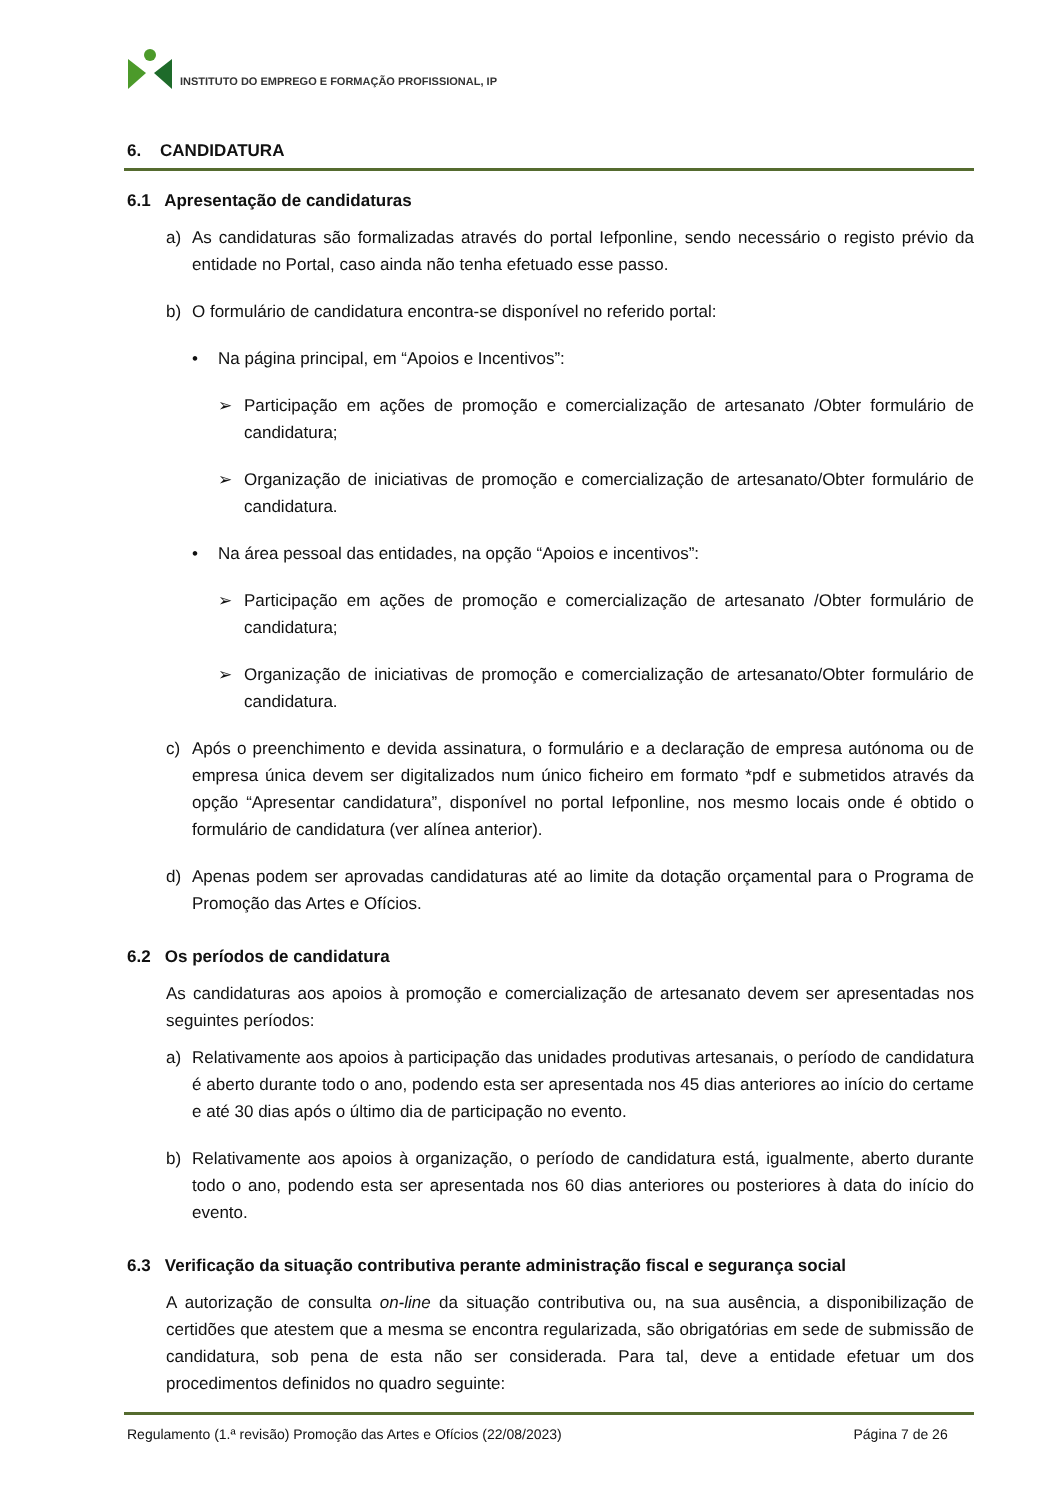INSTITUTO DO EMPREGO E FORMAÇÃO PROFISSIONAL, IP
6. CANDIDATURA
6.1 Apresentação de candidaturas
a) As candidaturas são formalizadas através do portal Iefponline, sendo necessário o registo prévio da entidade no Portal, caso ainda não tenha efetuado esse passo.
b) O formulário de candidatura encontra-se disponível no referido portal:
• Na página principal, em “Apoios e Incentivos”:
➢ Participação em ações de promoção e comercialização de artesanato /Obter formulário de candidatura;
➢ Organização de iniciativas de promoção e comercialização de artesanato/Obter formulário de candidatura.
• Na área pessoal das entidades, na opção “Apoios e incentivos”:
➢ Participação em ações de promoção e comercialização de artesanato /Obter formulário de candidatura;
➢ Organização de iniciativas de promoção e comercialização de artesanato/Obter formulário de candidatura.
c) Após o preenchimento e devida assinatura, o formulário e a declaração de empresa autónoma ou de empresa única devem ser digitalizados num único ficheiro em formato *pdf e submetidos através da opção “Apresentar candidatura”, disponível no portal Iefponline, nos mesmo locais onde é obtido o formulário de candidatura (ver alínea anterior).
d) Apenas podem ser aprovadas candidaturas até ao limite da dotação orçamental para o Programa de Promoção das Artes e Ofícios.
6.2 Os períodos de candidatura
As candidaturas aos apoios à promoção e comercialização de artesanato devem ser apresentadas nos seguintes períodos:
a) Relativamente aos apoios à participação das unidades produtivas artesanais, o período de candidatura é aberto durante todo o ano, podendo esta ser apresentada nos 45 dias anteriores ao início do certame e até 30 dias após o último dia de participação no evento.
b) Relativamente aos apoios à organização, o período de candidatura está, igualmente, aberto durante todo o ano, podendo esta ser apresentada nos 60 dias anteriores ou posteriores à data do início do evento.
6.3 Verificação da situação contributiva perante administração fiscal e segurança social
A autorização de consulta on-line da situação contributiva ou, na sua ausência, a disponibilização de certidões que atestem que a mesma se encontra regularizada, são obrigatórias em sede de submissão de candidatura, sob pena de esta não ser considerada. Para tal, deve a entidade efetuar um dos procedimentos definidos no quadro seguinte:
Regulamento (1.ª revisão) Promoção das Artes e Ofícios (22/08/2023) Página 7 de 26